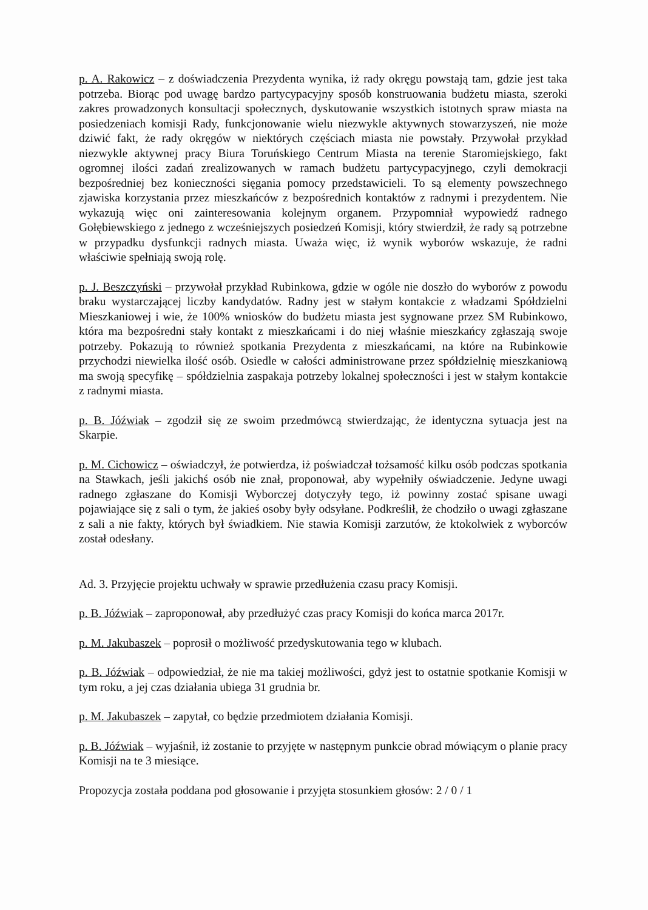p. A. Rakowicz – z doświadczenia Prezydenta wynika, iż rady okręgu powstają tam, gdzie jest taka potrzeba. Biorąc pod uwagę bardzo partycypacyjny sposób konstruowania budżetu miasta, szeroki zakres prowadzonych konsultacji społecznych, dyskutowanie wszystkich istotnych spraw miasta na posiedzeniach komisji Rady, funkcjonowanie wielu niezwykle aktywnych stowarzyszeń, nie może dziwić fakt, że rady okręgów w niektórych częściach miasta nie powstały. Przywołał przykład niezwykle aktywnej pracy Biura Toruńskiego Centrum Miasta na terenie Staromiejskiego, fakt ogromnej ilości zadań zrealizowanych w ramach budżetu partycypacyjnego, czyli demokracji bezpośredniej bez konieczności sięgania pomocy przedstawicieli. To są elementy powszechnego zjawiska korzystania przez mieszkańców z bezpośrednich kontaktów z radnymi i prezydentem. Nie wykazują więc oni zainteresowania kolejnym organem. Przypomniał wypowiedź radnego Gołębiewskiego z jednego z wcześniejszych posiedzeń Komisji, który stwierdził, że rady są potrzebne w przypadku dysfunkcji radnych miasta. Uważa więc, iż wynik wyborów wskazuje, że radni właściwie spełniają swoją rolę.
p. J. Beszczyński – przywołał przykład Rubinkowa, gdzie w ogóle nie doszło do wyborów z powodu braku wystarczającej liczby kandydatów. Radny jest w stałym kontakcie z władzami Spółdzielni Mieszkaniowej i wie, że 100% wniosków do budżetu miasta jest sygnowane przez SM Rubinkowo, która ma bezpośredni stały kontakt z mieszkańcami i do niej właśnie mieszkańcy zgłaszają swoje potrzeby. Pokazują to również spotkania Prezydenta z mieszkańcami, na które na Rubinkowie przychodzi niewielka ilość osób. Osiedle w całości administrowane przez spółdzielnię mieszkaniową ma swoją specyfikę – spółdzielnia zaspakaja potrzeby lokalnej społeczności i jest w stałym kontakcie z radnymi miasta.
p. B. Jóźwiak – zgodził się ze swoim przedmówcą stwierdzając, że identyczna sytuacja jest na Skarpie.
p. M. Cichowicz – oświadczył, że potwierdza, iż poświadczał tożsamość kilku osób podczas spotkania na Stawkach, jeśli jakichś osób nie znał, proponował, aby wypełniły oświadczenie. Jedyne uwagi radnego zgłaszane do Komisji Wyborczej dotyczyły tego, iż powinny zostać spisane uwagi pojawiające się z sali o tym, że jakieś osoby były odsyłane. Podkreślił, że chodziło o uwagi zgłaszane z sali a nie fakty, których był świadkiem. Nie stawia Komisji zarzutów, że ktokolwiek z wyborców został odesłany.
Ad. 3. Przyjęcie projektu uchwały w sprawie przedłużenia czasu pracy Komisji.
p. B. Jóźwiak – zaproponował, aby przedłużyć czas pracy Komisji do końca marca 2017r.
p. M. Jakubaszek – poprosił o możliwość przedyskutowania tego w klubach.
p. B. Jóźwiak – odpowiedział, że nie ma takiej możliwości, gdyż jest to ostatnie spotkanie Komisji w tym roku, a jej czas działania ubiega 31 grudnia br.
p. M. Jakubaszek – zapytał, co będzie przedmiotem działania Komisji.
p. B. Jóźwiak – wyjaśnił, iż zostanie to przyjęte w następnym punkcie obrad mówiącym o planie pracy Komisji na te 3 miesiące.
Propozycja została poddana pod głosowanie i przyjęta stosunkiem głosów: 2 / 0 / 1